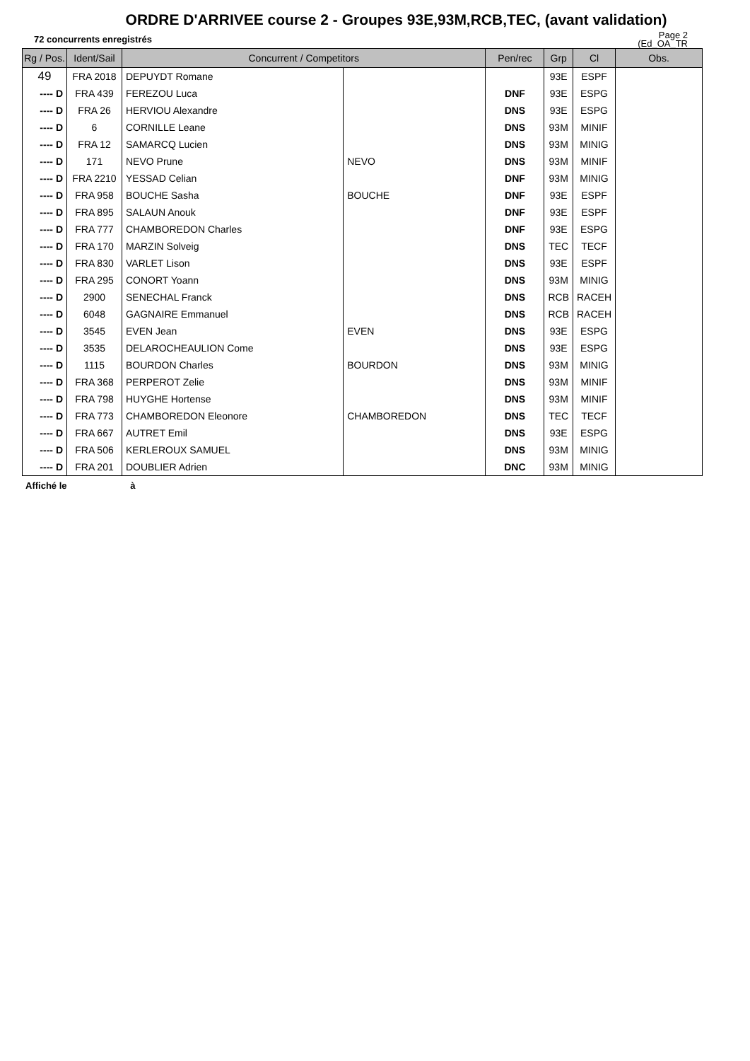ORDRE D'ARRIVEE course 2 - Groupes 93E,93M,RCB,TEC, (avant validation)
72 concurrents enregistrés
Page 2
(Ed_OA_TR
| Rg / Pos. | Ident/Sail | Concurrent / Competitors | | Pen/rec | Grp | Cl | Obs. |
| --- | --- | --- | --- | --- | --- | --- | --- |
| 49 | FRA 2018 | DEPUYDT Romane | | | 93E | ESPF | |
| ---- D | FRA 439 | FEREZOU Luca | | DNF | 93E | ESPG | |
| ---- D | FRA 26 | HERVIOU Alexandre | | DNS | 93E | ESPG | |
| ---- D | 6 | CORNILLE Leane | | DNS | 93M | MINIF | |
| ---- D | FRA 12 | SAMARCQ Lucien | | DNS | 93M | MINIG | |
| ---- D | 171 | NEVO Prune | NEVO | DNS | 93M | MINIF | |
| ---- D | FRA 2210 | YESSAD Celian | | DNF | 93M | MINIG | |
| ---- D | FRA 958 | BOUCHE Sasha | BOUCHE | DNF | 93E | ESPF | |
| ---- D | FRA 895 | SALAUN Anouk | | DNF | 93E | ESPF | |
| ---- D | FRA 777 | CHAMBOREDON Charles | | DNF | 93E | ESPG | |
| ---- D | FRA 170 | MARZIN Solveig | | DNS | TEC | TECF | |
| ---- D | FRA 830 | VARLET Lison | | DNS | 93E | ESPF | |
| ---- D | FRA 295 | CONORT Yoann | | DNS | 93M | MINIG | |
| ---- D | 2900 | SENECHAL Franck | | DNS | RCB | RACEH | |
| ---- D | 6048 | GAGNAIRE Emmanuel | | DNS | RCB | RACEH | |
| ---- D | 3545 | EVEN Jean | EVEN | DNS | 93E | ESPG | |
| ---- D | 3535 | DELAROCHEAULION Come | | DNS | 93E | ESPG | |
| ---- D | 1115 | BOURDON Charles | BOURDON | DNS | 93M | MINIG | |
| ---- D | FRA 368 | PERPEROT Zelie | | DNS | 93M | MINIF | |
| ---- D | FRA 798 | HUYGHE Hortense | | DNS | 93M | MINIF | |
| ---- D | FRA 773 | CHAMBOREDON Eleonore | CHAMBOREDON | DNS | TEC | TECF | |
| ---- D | FRA 667 | AUTRET Emil | | DNS | 93E | ESPG | |
| ---- D | FRA 506 | KERLEROUX SAMUEL | | DNS | 93M | MINIG | |
| ---- D | FRA 201 | DOUBLIER Adrien | | DNC | 93M | MINIG | |
Affiché le à